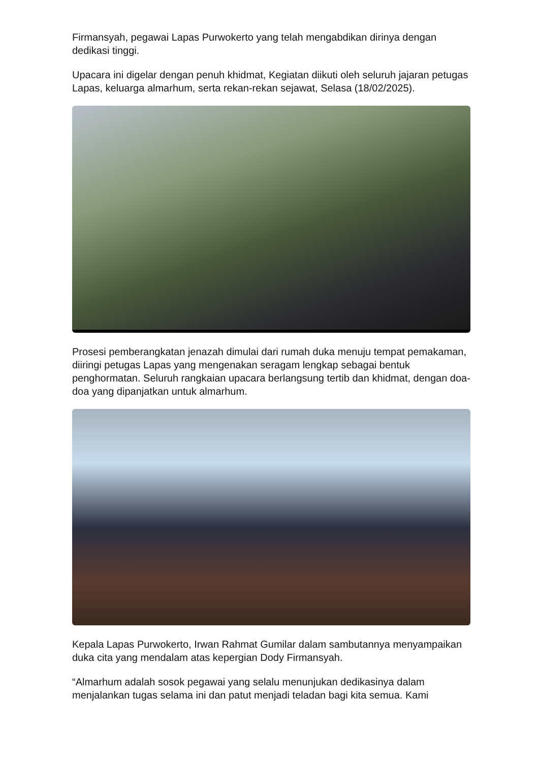Firmansyah, pegawai Lapas Purwokerto yang telah mengabdikan dirinya dengan dedikasi tinggi.
Upacara ini digelar dengan penuh khidmat, Kegiatan diikuti oleh seluruh jajaran petugas Lapas, keluarga almarhum, serta rekan-rekan sejawat, Selasa (18/02/2025).
Prosesi pemberangkatan jenazah dimulai dari rumah duka menuju tempat pemakaman, diiringi petugas Lapas yang mengenakan seragam lengkap sebagai bentuk penghormatan. Seluruh rangkaian upacara berlangsung tertib dan khidmat, dengan doa-doa yang dipanjatkan untuk almarhum.
Kepala Lapas Purwokerto, Irwan Rahmat Gumilar dalam sambutannya menyampaikan duka cita yang mendalam atas kepergian Dody Firmansyah.
“Almarhum adalah sosok pegawai yang selalu menunjukan dedikasinya dalam menjalankan tugas selama ini dan patut menjadi teladan bagi kita semua. Kami